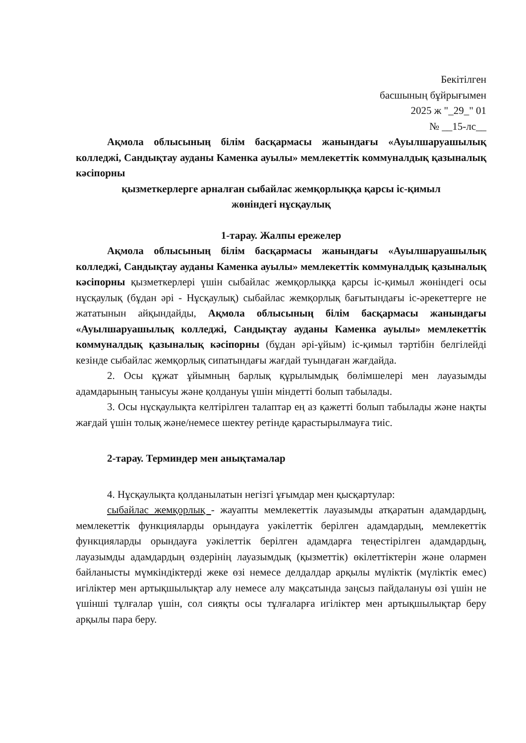Бекітілген
басшының бұйрығымен
2025 ж "_29_" 01
№ __15-лс__
Ақмола облысының білім басқармасы жанындағы «Ауылшаруашылық колледжі, Сандықтау ауданы Каменка ауылы» мемлекеттік коммуналдық қазыналық кәсіпорны
қызметкерлерге арналған сыбайлас жемқорлыққа қарсы іс-қимыл
жөніндегі нұсқаулық
1-тарау. Жалпы ережелер
Ақмола облысының білім басқармасы жанындағы «Ауылшаруашылық колледжі, Сандықтау ауданы Каменка ауылы» мемлекеттік коммуналдық қазыналық кәсіпорны қызметкерлері үшін сыбайлас жемқорлыққа қарсы іс-қимыл жөніндегі осы нұсқаулық (бұдан әрі - Нұсқаулық) сыбайлас жемқорлық бағытындағы іс-әрекеттерге не жататынын айқындайды, Ақмола облысының білім басқармасы жанындағы «Ауылшаруашылық колледжі, Сандықтау ауданы Каменка ауылы» мемлекеттік коммуналдық қазыналық кәсіпорны (бұдан әрі-ұйым) іс-қимыл тәртібін белгілейді кезінде сыбайлас жемқорлық сипатындағы жағдай туындаған жағдайда.
2. Осы құжат ұйымның барлық құрылымдық бөлімшелері мен лауазымды адамдарының танысуы және қолдануы үшін міндетті болып табылады.
3. Осы нұсқаулықта келтірілген талаптар ең аз қажетті болып табылады және нақты жағдай үшін толық және/немесе шектеу ретінде қарастырылмауға тиіс.
2-тарау. Терминдер мен анықтамалар
4. Нұсқаулықта қолданылатын негізгі ұғымдар мен қысқартулар:
сыбайлас жемқорлық - жауапты мемлекеттік лауазымды атқаратын адамдардың, мемлекеттік функцияларды орындауға уәкілеттік берілген адамдардың, мемлекеттік функцияларды орындауға уәкілеттік берілген адамдарға теңестірілген адамдардың, лауазымды адамдардың өздерінің лауазымдық (қызметтік) өкілеттіктерін және олармен байланысты мүмкіндіктерді жеке өзі немесе делдалдар арқылы мүліктік (мүліктік емес) игіліктер мен артықшылықтар алу немесе алу мақсатында заңсыз пайдалануы өзі үшін не үшінші тұлғалар үшін, сол сияқты осы тұлғаларға игіліктер мен артықшылықтар беру арқылы пара беру.